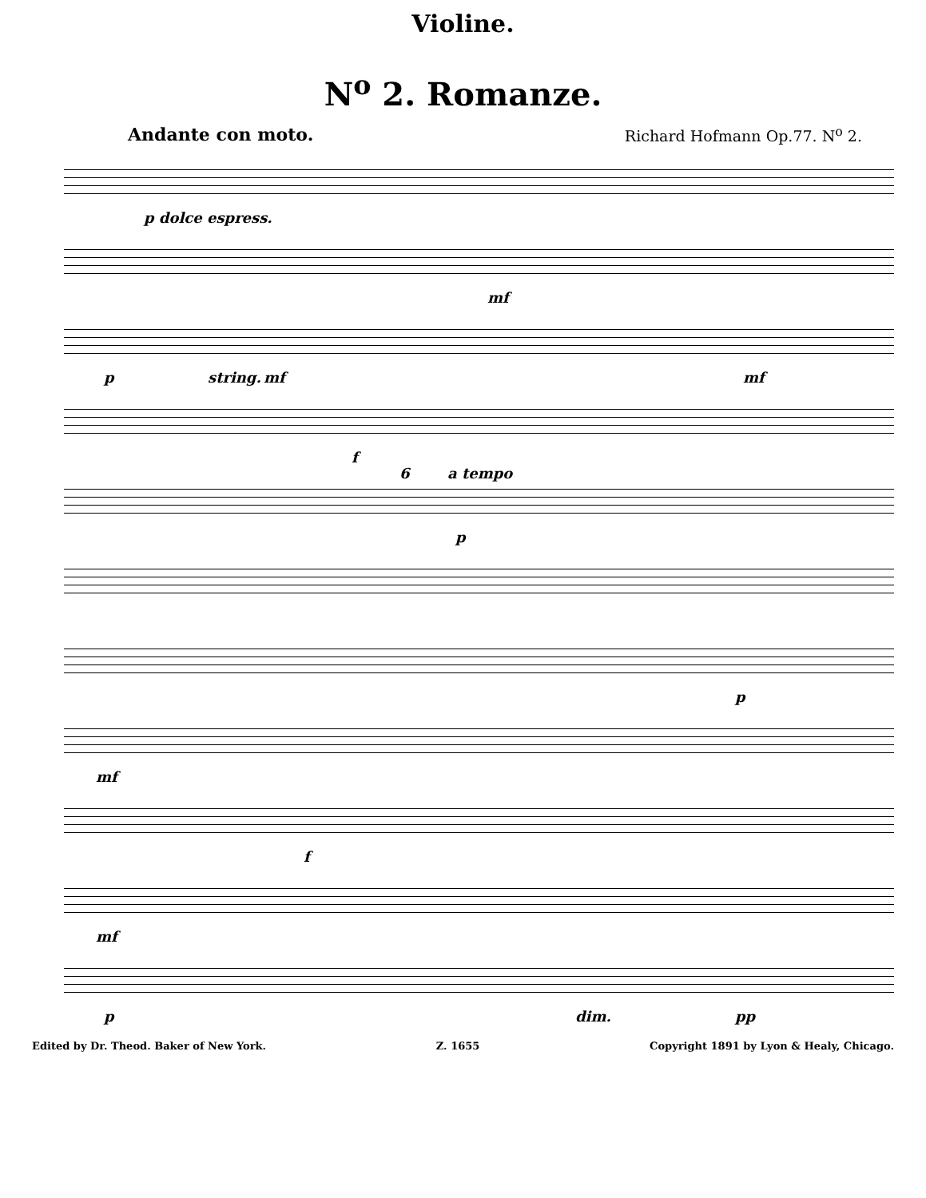Violine.
N<sup>o</sup> 2. Romanze.
Andante con moto. Richard Hofmann Op.77. N<sup>o</sup> 2.
p dolce espress.
mf
p string. mf mf
f
6 a tempo
p
p
mf
f
mf
p dim. pp
Edited by Dr. Theod. Baker of New York. Z. 1655 Copyright 1891 by Lyon & Healy, Chicago.